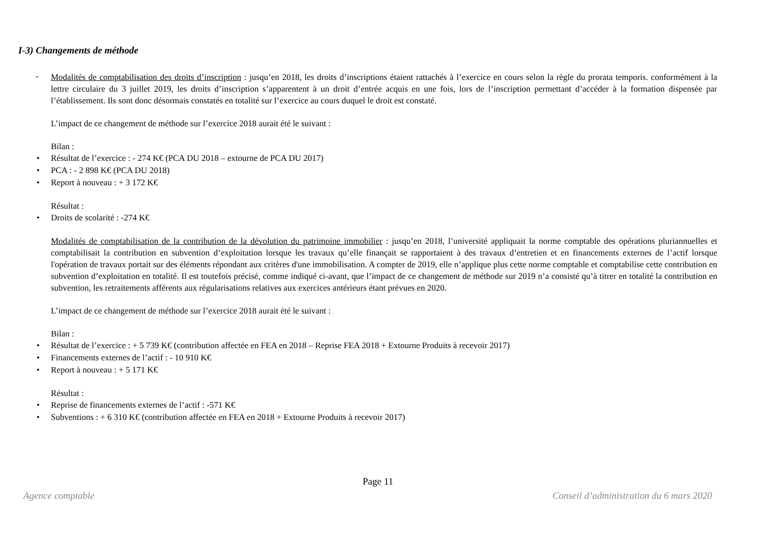I-3) Changements de méthode
-
Modalités de comptabilisation des droits d’inscription : jusqu’en 2018, les droits d’inscriptions étaient rattachés à l’exercice en cours selon la règle du prorata temporis. conformément à la lettre circulaire du 3 juillet 2019, les droits d’inscription s’apparentent à un droit d’entrée acquis en une fois, lors de l’inscription permettant d’accéder à la formation dispensée par l’établissement. Ils sont donc désormais constatés en totalité sur l’exercice au cours duquel le droit est constaté.
L’impact de ce changement de méthode sur l’exercice 2018 aurait été le suivant :
Bilan :
• Résultat de l’exercice : - 274 K€ (PCA DU 2018 – extourne de PCA DU 2017)
• PCA : - 2 898 K€ (PCA DU 2018)
• Report à nouveau : + 3 172 K€
Résultat :
• Droits de scolarité : -274 K€
Modalités de comptabilisation de la contribution de la dévolution du patrimoine immobilier : jusqu’en 2018, l’université appliquait la norme comptable des opérations pluriannuelles et comptabilisait la contribution en subvention d’exploitation lorsque les travaux qu’elle finançait se rapportaient à des travaux d’entretien et en financements externes de l’actif lorsque l'opération de travaux portait sur des éléments répondant aux critères d'une immobilisation. A compter de 2019, elle n’applique plus cette norme comptable et comptabilise cette contribution en subvention d’exploitation en totalité. Il est toutefois précisé, comme indiqué ci-avant, que l’impact de ce changement de méthode sur 2019 n’a consisté qu’à titrer en totalité la contribution en subvention, les retraitements afférents aux régularisations relatives aux exercices antérieurs étant prévues en 2020.
L’impact de ce changement de méthode sur l’exercice 2018 aurait été le suivant :
Bilan :
• Résultat de l’exercice : + 5 739 K€ (contribution affectée en FEA en 2018 – Reprise FEA 2018 + Extourne Produits à recevoir 2017)
• Financements externes de l’actif : - 10 910 K€
• Report à nouveau : + 5 171 K€
Résultat :
• Reprise de financements externes de l’actif : -571 K€
• Subventions : + 6 310 K€ (contribution affectée en FEA en 2018 + Extourne Produits à recevoir 2017)
Page 11
Agence comptable Conseil d’administration du 6 mars 2020